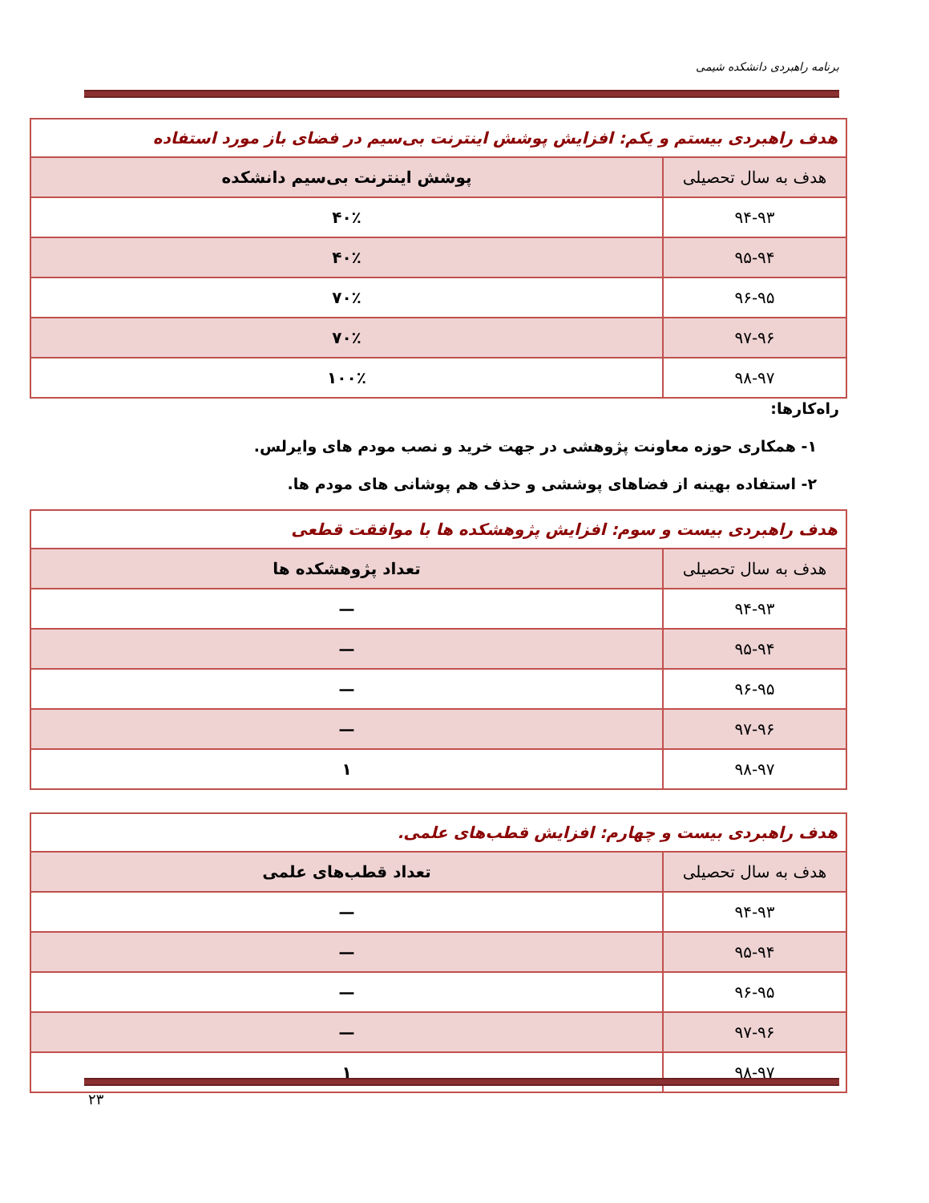برنامه راهبردی دانشکده شیمی
| هدف راهبردی بیستم و یکم: افزایش پوشش اینترنت بی‌سیم در فضای باز مورد استفاده | |
| --- | --- |
| هدف به سال تحصیلی | پوشش اینترنت بی‌سیم دانشکده |
| ۹۴-۹۳ | ۴۰٪ |
| ۹۵-۹۴ | ۴۰٪ |
| ۹۶-۹۵ | ۷۰٪ |
| ۹۷-۹۶ | ۷۰٪ |
| ۹۸-۹۷ | ۱۰۰٪ |
راه‌کارها:
۱- همکاری حوزه معاونت پژوهشی در جهت خرید و نصب مودم های وایرلس.
۲- استفاده بهینه از فضاهای پوششی و حذف هم پوشانی های مودم ها.
| هدف راهبردی بیست و سوم: افزایش پژوهشکده ها با موافقت قطعی | |
| --- | --- |
| هدف به سال تحصیلی | تعداد پژوهشکده ها |
| ۹۴-۹۳ | — |
| ۹۵-۹۴ | — |
| ۹۶-۹۵ | — |
| ۹۷-۹۶ | — |
| ۹۸-۹۷ | ۱ |
| هدف راهبردی بیست و چهارم: افزایش قطب‌های علمی. | |
| --- | --- |
| هدف به سال تحصیلی | تعداد قطب‌های علمی |
| ۹۴-۹۳ | — |
| ۹۵-۹۴ | — |
| ۹۶-۹۵ | — |
| ۹۷-۹۶ | — |
| ۹۸-۹۷ | ۱ |
۲۳